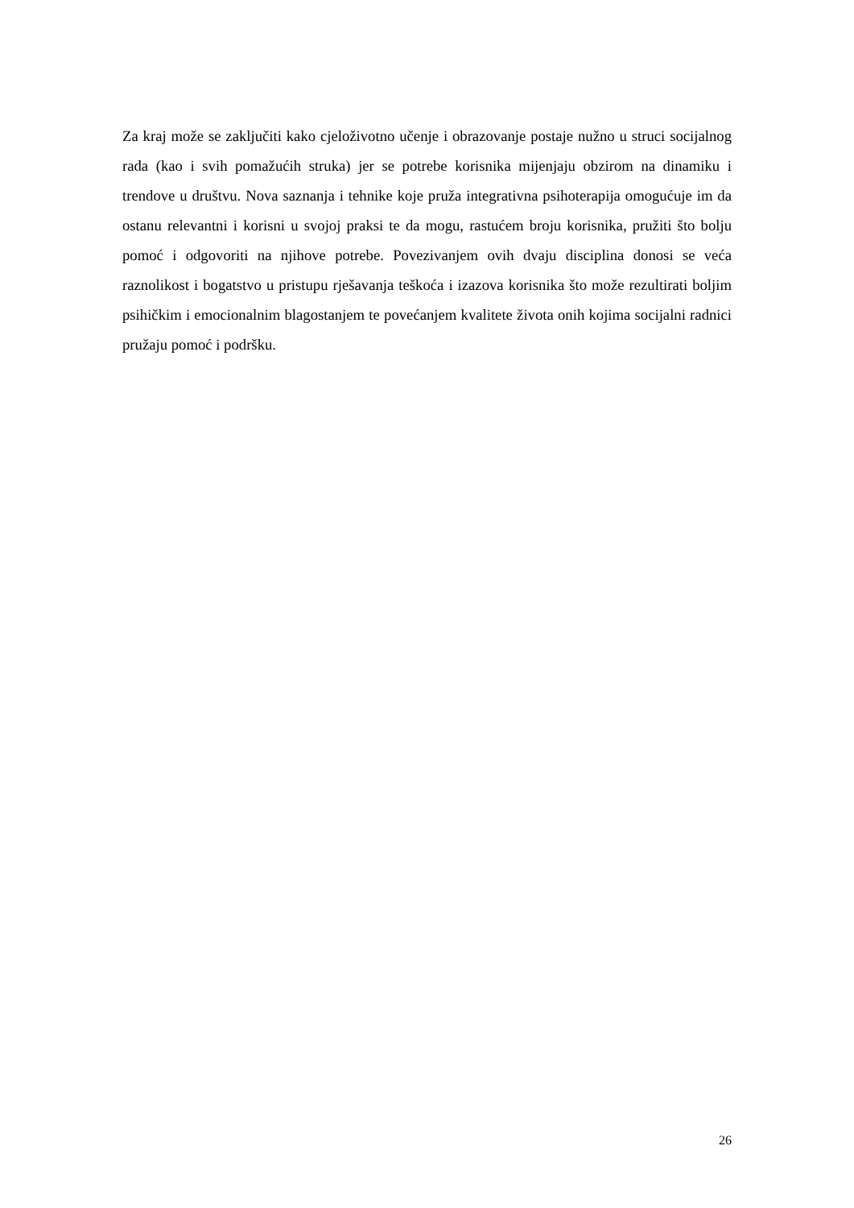Za kraj može se zaključiti kako cjeloživotno učenje i obrazovanje postaje nužno u struci socijalnog rada (kao i svih pomažućih struka) jer se potrebe korisnika mijenjaju obzirom na dinamiku i trendove u društvu. Nova saznanja i tehnike koje pruža integrativna psihoterapija omogućuje im da ostanu relevantni i korisni u svojoj praksi te da mogu, rastućem broju korisnika, pružiti što bolju pomoć i odgovoriti na njihove potrebe. Povezivanjem ovih dvaju disciplina donosi se veća raznolikost i bogatstvo u pristupu rješavanja teškoća i izazova korisnika što može rezultirati boljim psihičkim i emocionalnim blagostanjem te povećanjem kvalitete života onih kojima socijalni radnici pružaju pomoć i podršku.
26